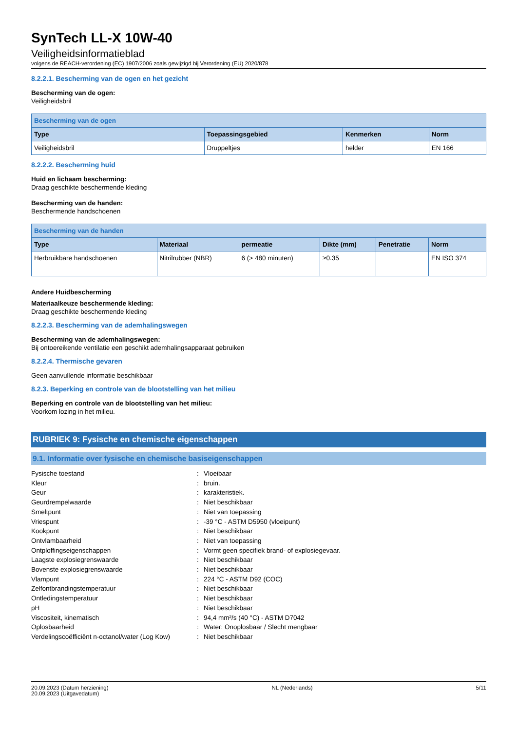SynTech LL-X 10W-40
Veiligheidsinformatieblad
volgens de REACH-verordening (EC) 1907/2006 zoals gewijzigd bij Verordening (EU) 2020/878
8.2.2.1. Bescherming van de ogen en het gezicht
Bescherming van de ogen:
Veiligheidsbril
| Bescherming van de ogen | | | |
| --- | --- | --- | --- |
| Type | Toepassingsgebied | Kenmerken | Norm |
| Veiligheidsbril | Druppeltjes | helder | EN 166 |
8.2.2.2. Bescherming huid
Huid en lichaam bescherming:
Draag geschikte beschermende kleding
Bescherming van de handen:
Beschermende handschoenen
| Bescherming van de handen | | | | | |
| --- | --- | --- | --- | --- | --- |
| Type | Materiaal | permeatie | Dikte (mm) | Penetratie | Norm |
| Herbruikbare handschoenen | Nitrilrubber (NBR) | 6 (> 480 minuten) | ≥0.35 | | EN ISO 374 |
Andere Huidbescherming
Materiaalkeuze beschermende kleding:
Draag geschikte beschermende kleding
8.2.2.3. Bescherming van de ademhalingswegen
Bescherming van de ademhalingswegen:
Bij ontoereikende ventilatie een geschikt ademhalingsapparaat gebruiken
8.2.2.4. Thermische gevaren
Geen aanvullende informatie beschikbaar
8.2.3. Beperking en controle van de blootstelling van het milieu
Beperking en controle van de blootstelling van het milieu:
Voorkom lozing in het milieu.
RUBRIEK 9: Fysische en chemische eigenschappen
9.1. Informatie over fysische en chemische basiseigenschappen
| Fysische toestand | : | Vloeibaar |
| Kleur | : | bruin. |
| Geur | : | karakteristiek. |
| Geurdrempelwaarde | : | Niet beschikbaar |
| Smeltpunt | : | Niet van toepassing |
| Vriespunt | : | -39 °C - ASTM D5950 (vloeipunt) |
| Kookpunt | : | Niet beschikbaar |
| Ontvlambaarheid | : | Niet van toepassing |
| Ontploffingseigenschappen | : | Vormt geen specifiek brand- of explosiegevaar. |
| Laagste explosiegrenswaarde | : | Niet beschikbaar |
| Bovenste explosiegrenswaarde | : | Niet beschikbaar |
| Vlampunt | : | 224 °C - ASTM D92 (COC) |
| Zelfontbrandingstemperatuur | : | Niet beschikbaar |
| Ontledingstemperatuur | : | Niet beschikbaar |
| pH | : | Niet beschikbaar |
| Viscositeit, kinematisch | : | 94,4 mm²/s (40 °C) - ASTM D7042 |
| Oplosbaarheid | : | Water: Onoplosbaar / Slecht mengbaar |
| Verdelingscoëfficiënt n-octanol/water (Log Kow) | : | Niet beschikbaar |
20.09.2023 (Datum herziening)
20.09.2023 (Uitgavedatum)
NL (Nederlands) 5/11